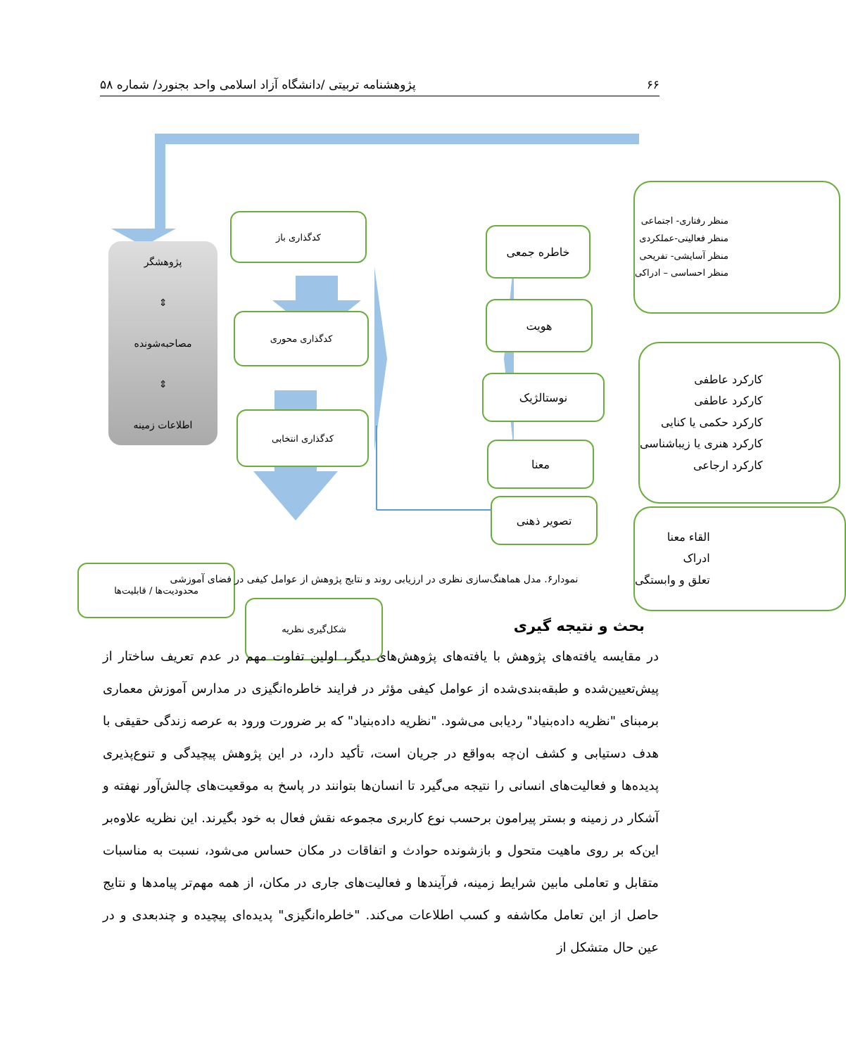۶۶ پژوهشنامه تربیتی /دانشگاه آزاد اسلامی واحد بجنورد/ شماره ۵۸
کدگذاری باز
کدگذاری محوری
کدگذاری انتخابی
شکل‌گیری نظریه
محدودیت‌ها / قابلیت‌ها
پژوهشگر
⇕
مصاحبه‌شونده
⇕
اطلاعات زمینه
خاطره جمعی
هویت
نوستالژیک
معنا
تصویر ذهنی
منظر رفتاری- اجتماعی
منظر فعالیتی-عملکردی
منظر آسایشی- تفریحی
منظر احساسی – ادراکی
کارکرد عاطفی
کارکرد عاطفی
کارکرد حکمی یا کنایی
کارکرد هنری یا زیباشناسی
کارکرد ارجاعی
القاء معنا
ادراک
تعلق و وابستگی
نمودار۶. مدل هماهنگ‌سازی نظری در ارزیابی روند و نتایج پژوهش از عوامل کیفی در فضای آموزشی
بحث و نتیجه گیری
در مقایسه یافته‌های پژوهش با یافته‌های پژوهش‌های دیگر، اولین تفاوت مهم در عدم تعریف ساختار از پیش‌تعیین‌شده و طبقه‌بندی‌شده از عوامل کیفی مؤثر در فرایند خاطره‌انگیزی در مدارس آموزش معماری برمبنای "نظریه داده‌بنیاد" ردیابی می‌شود. "نظریه داده‌بنیاد" که بر ضرورت ورود به عرصه زندگی حقیقی با هدف دستیابی و کشف ان‌چه به‌واقع در جریان است، تأکید دارد، در این پژوهش پیچیدگی و تنوع‌پذیری پدیده‌ها و فعالیت‌های انسانی را نتیجه می‌گیرد تا انسان‌ها بتوانند در پاسخ به موقعیت‌های چالش‌آور نهفته و آشکار در زمینه و بستر پیرامون برحسب نوع کاربری مجموعه نقش فعال به خود بگیرند. این نظریه علاوه‌بر این‌که بر روی ماهیت متحول و بازشونده حوادث و اتفاقات در مکان حساس می‌شود، نسبت به مناسبات متقابل و تعاملی مابین شرایط زمینه، فرآیندها و فعالیت‌های جاری در مکان، از همه مهم‌تر پیامدها و نتایج حاصل از این تعامل مکاشفه و کسب اطلاعات می‌کند. "خاطره‌انگیزی" پدیده‌ای پیچیده و چندبعدی و در عین حال متشکل از